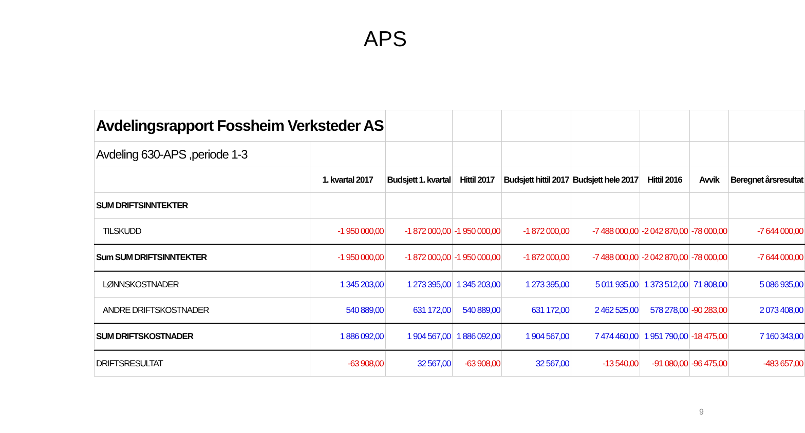APS
| Avdelingsrapport Fossheim Verksteder AS | | | | | | | | |
| Avdeling 630-APS ,periode 1-3 | | | | | | | | |
| | 1. kvartal 2017 | Budsjett 1. kvartal | Hittil 2017 | Budsjett hittil 2017 | Budsjett hele 2017 | Hittil 2016 | Avvik | Beregnet årsresultat |
| SUM DRIFTSINNTEKTER | | | | | | | | |
| TILSKUDD | -1 950 000,00 | -1 872 000,00 | -1 950 000,00 | -1 872 000,00 | -7 488 000,00 | -2 042 870,00 | -78 000,00 | -7 644 000,00 |
| Sum SUM DRIFTSINNTEKTER | -1 950 000,00 | -1 872 000,00 | -1 950 000,00 | -1 872 000,00 | -7 488 000,00 | -2 042 870,00 | -78 000,00 | -7 644 000,00 |
| LØNNSKOSTNADER | 1 345 203,00 | 1 273 395,00 | 1 345 203,00 | 1 273 395,00 | 5 011 935,00 | 1 373 512,00 | 71 808,00 | 5 086 935,00 |
| ANDRE DRIFTSKOSTNADER | 540 889,00 | 631 172,00 | 540 889,00 | 631 172,00 | 2 462 525,00 | 578 278,00 | -90 283,00 | 2 073 408,00 |
| SUM DRIFTSKOSTNADER | 1 886 092,00 | 1 904 567,00 | 1 886 092,00 | 1 904 567,00 | 7 474 460,00 | 1 951 790,00 | -18 475,00 | 7 160 343,00 |
| DRIFTSRESULTAT | -63 908,00 | 32 567,00 | -63 908,00 | 32 567,00 | -13 540,00 | -91 080,00 | -96 475,00 | -483 657,00 |
9